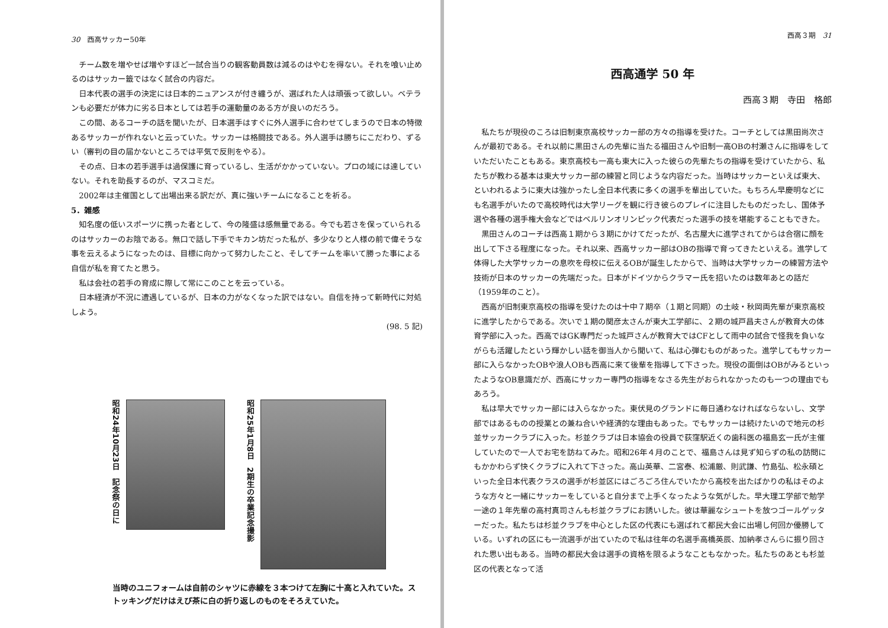30　西高サッカー50年
チーム数を増やせば増やすほど一試合当りの観客動員数は減るのはやむを得ない。それを喰い止めるのはサッカー籤ではなく試合の内容だ。
日本代表の選手の決定には日本的ニュアンスが付き纏うが、選ばれた人は頑張って欲しい。ベテランも必要だが体力に劣る日本としては若手の運動量のある方が良いのだろう。
この間、あるコーチの話を聞いたが、日本選手はすぐに外人選手に合わせてしまうので日本の特徴あるサッカーが作れないと云っていた。サッカーは格闘技である。外人選手は勝ちにこだわり、ずるい（審判の目の届かないところでは平気で反則をやる）。
その点、日本の若手選手は過保護に育っているし、生活がかかっていない。プロの域には達していない。それを助長するのが、マスコミだ。
2002年は主催国として出場出来る訳だが、真に強いチームになることを祈る。
5．雑感
知名度の低いスポーツに携った者として、今の隆盛は感無量である。今でも若さを保っていられるのはサッカーのお陰である。無口で話し下手でキカン坊だった私が、多少なりと人様の前で偉そうな事を云えるようになったのは、目標に向かって努力したこと、そしてチームを率いて勝った事による自信が私を育てたと思う。
私は会社の若手の育成に際して常にこのことを云っている。
日本経済が不況に遭遇しているが、日本の力がなくなった訳ではない。自信を持って新時代に対処しよう。
(98. 5 記)
昭和24年10月23日　記念祭の日に
昭和25年1月8日　2期生の卒業記念撮影
当時のユニフォームは自前のシャツに赤線を３本つけて左胸に十高と入れていた。ストッキングだけはえび茶に白の折り返しのものをそろえていた。
西高３期　31
西高通学 50 年
西高３期　寺田　格郎
私たちが現役のころは旧制東京高校サッカー部の方々の指導を受けた。コーチとしては黒田尚次さんが最初である。それ以前に黒田さんの先輩に当たる福田さんや旧制一高OBの村瀬さんに指導をしていただいたこともある。東京高校も一高も東大に入った彼らの先輩たちの指導を受けていたから、私たちが教わる基本は東大サッカー部の練習と同じような内容だった。当時はサッカーといえば東大、といわれるように東大は強かったし全日本代表に多くの選手を輩出していた。もちろん早慶明などにも名選手がいたので高校時代は大学リーグを観に行き彼らのプレイに注目したものだったし、国体予選や各種の選手権大会などではベルリンオリンピック代表だった選手の技を堪能することもできた。
黒田さんのコーチは西高１期から３期にかけてだったが、名古屋大に進学されてからは合宿に顔を出して下さる程度になった。それ以来、西高サッカー部はOBの指導で育ってきたといえる。進学して体得した大学サッカーの息吹を母校に伝えるOBが誕生したからで、当時は大学サッカーの練習方法や技術が日本のサッカーの先端だった。日本がドイツからクラマー氏を招いたのは数年あとの話だ（1959年のこと）。
西高が旧制東京高校の指導を受けたのは十中７期卒（１期と同期）の土岐・秋岡両先輩が東京高校に進学したからである。次いで１期の関彦太さんが東大工学部に、２期の城戸昌夫さんが教育大の体育学部に入った。西高ではGK専門だった城戸さんが教育大ではCFとして雨中の試合で怪我を負いながらも活躍したという輝かしい話を御当人から聞いて、私は心弾むものがあった。進学してもサッカー部に入らなかったOBや浪人OBも西高に来て後輩を指導して下さった。現役の面倒はOBがみるといったようなOB意識だが、西高にサッカー専門の指導をなさる先生がおられなかったのも一つの理由でもあろう。
私は早大でサッカー部には入らなかった。東伏見のグランドに毎日通わなければならないし、文学部ではあるものの授業との兼ね合いや経済的な理由もあった。でもサッカーは続けたいので地元の杉並サッカークラブに入った。杉並クラブは日本協会の役員で荻窪駅近くの歯科医の福島玄一氏が主催していたので一人でお宅を訪ねてみた。昭和26年４月のことで、福島さんは見ず知らずの私の訪問にもかかわらず快くクラブに入れて下さった。高山英華、二宮泰、松浦厳、則武謙、竹島弘、松永碩といった全日本代表クラスの選手が杉並区にはごろごろ住んでいたから高校を出たばかりの私はそのような方々と一緒にサッカーをしていると自分まで上手くなったような気がした。早大理工学部で勉学一途の１年先輩の高村真司さんも杉並クラブにお誘いした。彼は華麗なシュートを放つゴールゲッターだった。私たちは杉並クラブを中心とした区の代表にも選ばれて都民大会に出場し何回か優勝している。いずれの区にも一流選手が出ていたので私は往年の名選手高橋英辰、加納孝さんらに振り回された思い出もある。当時の都民大会は選手の資格を限るようなこともなかった。私たちのあとも杉並区の代表となって活